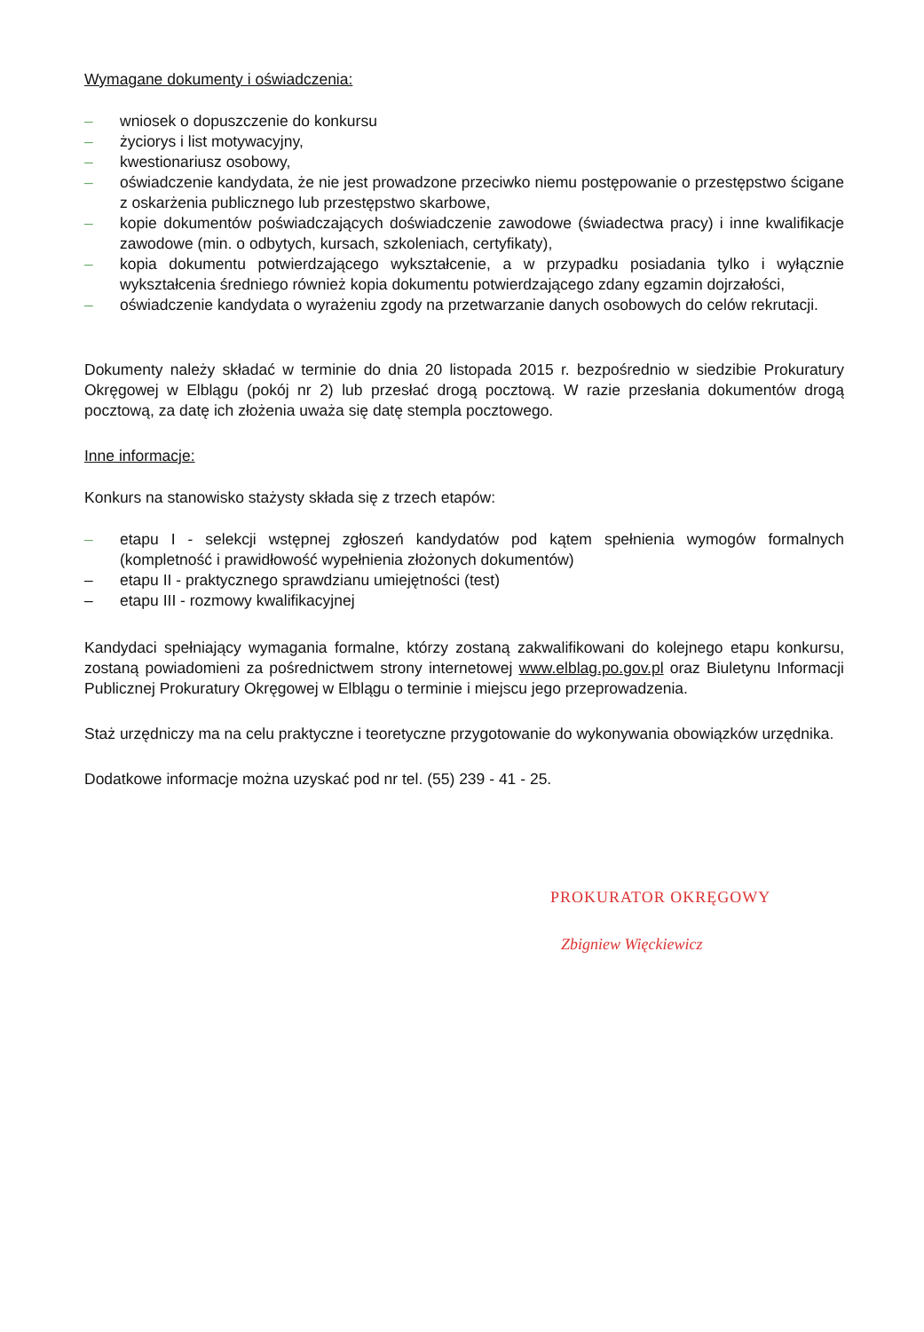Wymagane dokumenty i oświadczenia:
– wniosek o dopuszczenie do konkursu
– życiorys i list motywacyjny,
– kwestionariusz osobowy,
– oświadczenie kandydata, że nie jest prowadzone przeciwko niemu postępowanie o przestępstwo ścigane z oskarżenia publicznego lub przestępstwo skarbowe,
– kopie dokumentów poświadczających doświadczenie zawodowe (świadectwa pracy) i inne kwalifikacje zawodowe (min. o odbytych, kursach, szkoleniach, certyfikaty),
– kopia dokumentu potwierdzającego wykształcenie, a w przypadku posiadania tylko i wyłącznie wykształcenia średniego również kopia dokumentu potwierdzającego zdany egzamin dojrzałości,
– oświadczenie kandydata o wyrażeniu zgody na przetwarzanie danych osobowych do celów rekrutacji.
Dokumenty należy składać w terminie do dnia 20 listopada 2015 r. bezpośrednio w siedzibie Prokuratury Okręgowej w Elblągu (pokój nr 2) lub przesłać drogą pocztową. W razie przesłania dokumentów drogą pocztową, za datę ich złożenia uważa się datę stempla pocztowego.
Inne informacje:
Konkurs na stanowisko stażysty składa się z trzech etapów:
– etapu I - selekcji wstępnej zgłoszeń kandydatów pod kątem spełnienia wymogów formalnych (kompletność i prawidłowość wypełnienia złożonych dokumentów)
– etapu II - praktycznego sprawdzianu umiejętności (test)
– etapu III - rozmowy kwalifikacyjnej
Kandydaci spełniający wymagania formalne, którzy zostaną zakwalifikowani do kolejnego etapu konkursu, zostaną powiadomieni za pośrednictwem strony internetowej www.elblag.po.gov.pl oraz Biuletynu Informacji Publicznej Prokuratury Okręgowej w Elblągu o terminie i miejscu jego przeprowadzenia.
Staż urzędniczy ma na celu praktyczne i teoretyczne przygotowanie do wykonywania obowiązków urzędnika.
Dodatkowe informacje można uzyskać pod nr tel. (55) 239 - 41 - 25.
PROKURATOR OKRĘGOWY
Zbigniew Więckiewicz